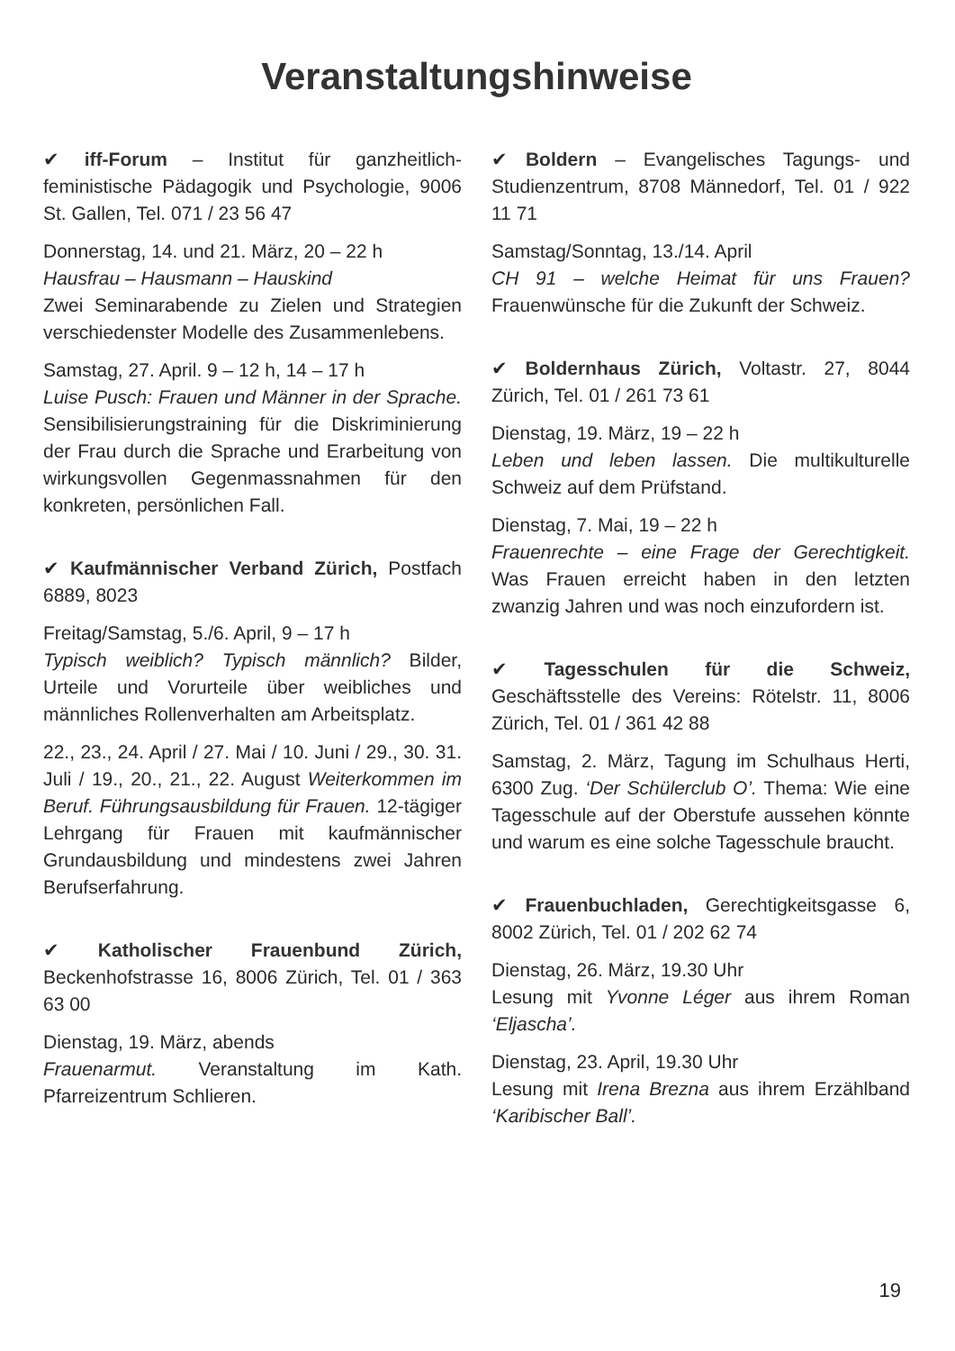Veranstaltungshinweise
✔ iff-Forum – Institut für ganzheitlich-feministische Pädagogik und Psychologie, 9006 St. Gallen, Tel. 071 / 23 56 47
Donnerstag, 14. und 21. März, 20 – 22 h
Hausfrau – Hausmann – Hauskind
Zwei Seminarabende zu Zielen und Strategien verschiedenster Modelle des Zusammenlebens.
Samstag, 27. April. 9 – 12 h, 14 – 17 h
Luise Pusch: Frauen und Männer in der Sprache. Sensibilisierungstraining für die Diskriminierung der Frau durch die Sprache und Erarbeitung von wirkungsvollen Gegenmassnahmen für den konkreten, persönlichen Fall.
✔ Kaufmännischer Verband Zürich, Postfach 6889, 8023
Freitag/Samstag, 5./6. April, 9 – 17 h
Typisch weiblich? Typisch männlich? Bilder, Urteile und Vorurteile über weibliches und männliches Rollenverhalten am Arbeitsplatz.
22., 23., 24. April / 27. Mai / 10. Juni / 29., 30. 31. Juli / 19., 20., 21., 22. August Weiterkommen im Beruf. Führungsausbildung für Frauen. 12-tägiger Lehrgang für Frauen mit kaufmännischer Grundausbildung und mindestens zwei Jahren Berufserfahrung.
✔ Katholischer Frauenbund Zürich, Beckenhofstrasse 16, 8006 Zürich, Tel. 01 / 363 63 00
Dienstag, 19. März, abends
Frauenarmut. Veranstaltung im Kath. Pfarreizentrum Schlieren.
✔ Boldern – Evangelisches Tagungs- und Studienzentrum, 8708 Männedorf, Tel. 01 / 922 11 71
Samstag/Sonntag, 13./14. April
CH 91 – welche Heimat für uns Frauen? Frauenwünsche für die Zukunft der Schweiz.
✔ Boldernhaus Zürich, Voltastr. 27, 8044 Zürich, Tel. 01 / 261 73 61
Dienstag, 19. März, 19 – 22 h
Leben und leben lassen. Die multikulturelle Schweiz auf dem Prüfstand.
Dienstag, 7. Mai, 19 – 22 h
Frauenrechte – eine Frage der Gerechtigkeit. Was Frauen erreicht haben in den letzten zwanzig Jahren und was noch einzufordern ist.
✔ Tagesschulen für die Schweiz, Geschäftsstelle des Vereins: Rötelstr. 11, 8006 Zürich, Tel. 01 / 361 42 88
Samstag, 2. März, Tagung im Schulhaus Herti, 6300 Zug. ‘Der Schülerclub O’. Thema: Wie eine Tagesschule auf der Oberstufe aussehen könnte und warum es eine solche Tagesschule braucht.
✔ Frauenbuchladen, Gerechtigkeitsgasse 6, 8002 Zürich, Tel. 01 / 202 62 74
Dienstag, 26. März, 19.30 Uhr
Lesung mit Yvonne Léger aus ihrem Roman ‘Eljascha’.
Dienstag, 23. April, 19.30 Uhr
Lesung mit Irena Brezna aus ihrem Erzählband ‘Karibischer Ball’.
19